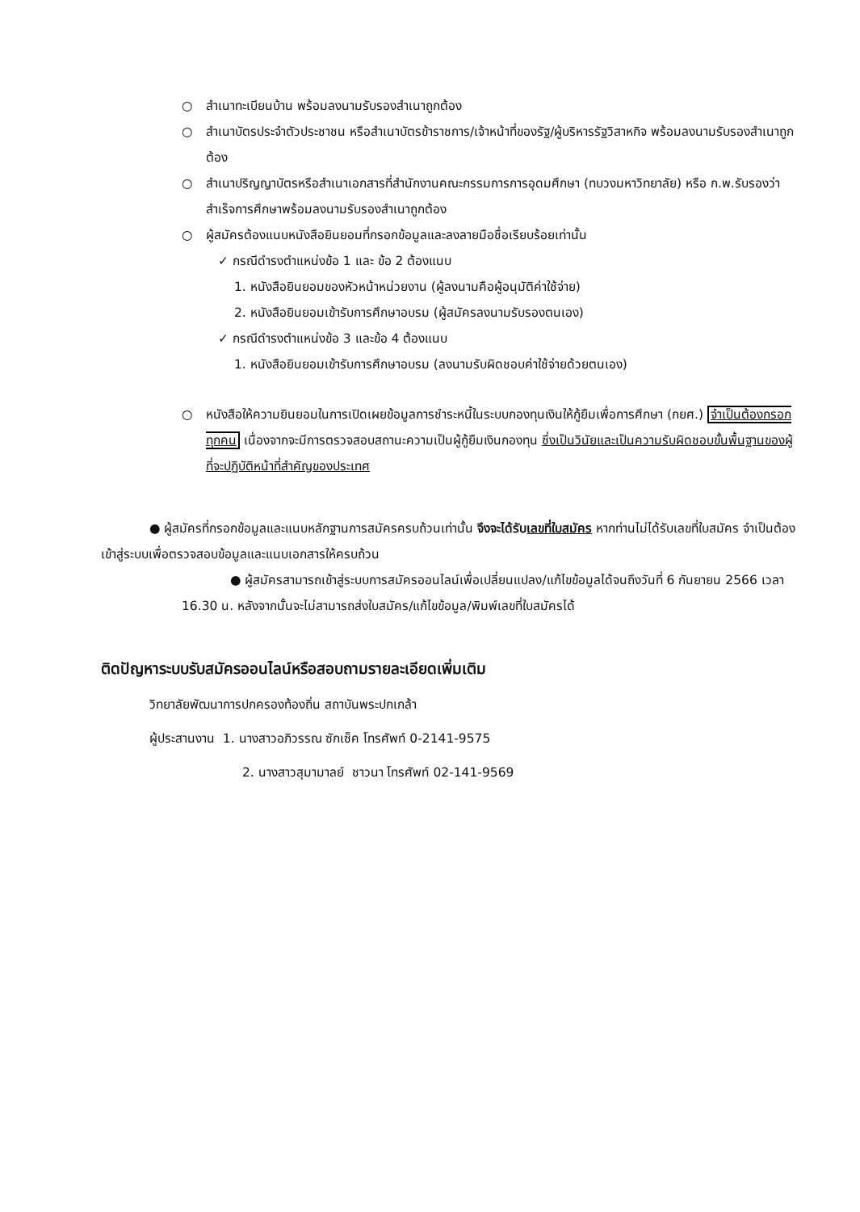○ สำเนาทะเบียนบ้าน พร้อมลงนามรับรองสำเนาถูกต้อง
○ สำเนาบัตรประจำตัวประชาชน หรือสำเนาบัตรข้าราชการ/เจ้าหน้าที่ของรัฐ/ผู้บริหารรัฐวิสาหกิจ พร้อมลงนามรับรองสำเนาถูกต้อง
○ สำเนาปริญญาบัตรหรือสำเนาเอกสารที่สำนักงานคณะกรรมการการอุดมศึกษา (ทบวงมหาวิทยาลัย) หรือ ก.พ.รับรองว่าสำเร็จการศึกษาพร้อมลงนามรับรองสำเนาถูกต้อง
○ ผู้สมัครต้องแนบหนังสือยินยอมที่กรอกข้อมูลและลงลายมือชื่อเรียบร้อยเท่านั้น
✓ กรณีดำรงตำแหน่งข้อ 1 และ ข้อ 2 ต้องแนบ
1. หนังสือยินยอมของหัวหน้าหน่วยงาน (ผู้ลงนามคือผู้อนุมัติค่าใช้จ่าย)
2. หนังสือยินยอมเข้ารับการศึกษาอบรม (ผู้สมัครลงนามรับรองตนเอง)
✓ กรณีดำรงตำแหน่งข้อ 3 และข้อ 4 ต้องแนบ
1. หนังสือยินยอมเข้ารับการศึกษาอบรม (ลงนามรับผิดชอบค่าใช้จ่ายด้วยตนเอง)
○ หนังสือให้ความยินยอมในการเปิดเผยข้อมูลการชำระหนี้ในระบบกองทุนเงินให้กู้ยืมเพื่อการศึกษา (กยศ.) จำเป็นต้องกรอกทุกคน เนื่องจากจะมีการตรวจสอบสถานะความเป็นผู้กู้ยืมเงินกองทุน ซึ่งเป็นวินัยและเป็นความรับผิดชอบขั้นพื้นฐานของผู้ที่จะปฏิบัติหน้าที่สำคัญของประเทศ
● ผู้สมัครที่กรอกข้อมูลและแนบหลักฐานการสมัครครบถ้วนเท่านั้น จึงจะได้รับเลขที่ใบสมัคร หากท่านไม่ได้รับเลขที่ใบสมัคร จำเป็นต้องเข้าสู่ระบบเพื่อตรวจสอบข้อมูลและแนบเอกสารให้ครบถ้วน
● ผู้สมัครสามารถเข้าสู่ระบบการสมัครออนไลน์เพื่อเปลี่ยนแปลง/แก้ไขข้อมูลได้จนถึงวันที่ 6 กันยายน 2566 เวลา 16.30 น. หลังจากนั้นจะไม่สามารถส่งใบสมัคร/แก้ไขข้อมูล/พิมพ์เลขที่ใบสมัครได้
ติดปัญหาระบบรับสมัครออนไลน์หรือสอบถามรายละเอียดเพิ่มเติม
วิทยาลัยพัฒนาการปกครองท้องถิ่น สถาบันพระปกเกล้า
ผู้ประสานงาน 1. นางสาวอภิวรรณ ซักเซ็ค โทรศัพท์ 0-2141-9575
2. นางสาวสุมามาลย์ ชาวนา โทรศัพท์ 02-141-9569